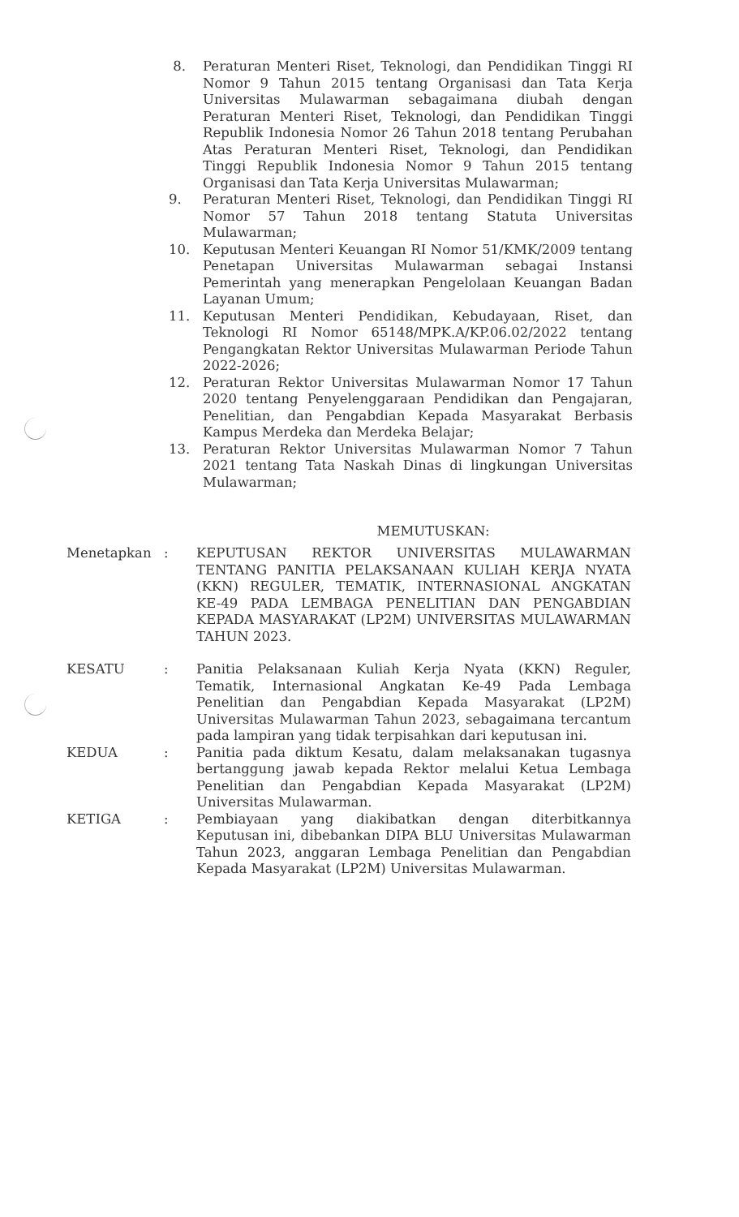8. Peraturan Menteri Riset, Teknologi, dan Pendidikan Tinggi RI Nomor 9 Tahun 2015 tentang Organisasi dan Tata Kerja Universitas Mulawarman sebagaimana diubah dengan Peraturan Menteri Riset, Teknologi, dan Pendidikan Tinggi Republik Indonesia Nomor 26 Tahun 2018 tentang Perubahan Atas Peraturan Menteri Riset, Teknologi, dan Pendidikan Tinggi Republik Indonesia Nomor 9 Tahun 2015 tentang Organisasi dan Tata Kerja Universitas Mulawarman;
9. Peraturan Menteri Riset, Teknologi, dan Pendidikan Tinggi RI Nomor 57 Tahun 2018 tentang Statuta Universitas Mulawarman;
10. Keputusan Menteri Keuangan RI Nomor 51/KMK/2009 tentang Penetapan Universitas Mulawarman sebagai Instansi Pemerintah yang menerapkan Pengelolaan Keuangan Badan Layanan Umum;
11. Keputusan Menteri Pendidikan, Kebudayaan, Riset, dan Teknologi RI Nomor 65148/MPK.A/KP.06.02/2022 tentang Pengangkatan Rektor Universitas Mulawarman Periode Tahun 2022-2026;
12. Peraturan Rektor Universitas Mulawarman Nomor 17 Tahun 2020 tentang Penyelenggaraan Pendidikan dan Pengajaran, Penelitian, dan Pengabdian Kepada Masyarakat Berbasis Kampus Merdeka dan Merdeka Belajar;
13. Peraturan Rektor Universitas Mulawarman Nomor 7 Tahun 2021 tentang Tata Naskah Dinas di lingkungan Universitas Mulawarman;
MEMUTUSKAN:
Menetapkan : KEPUTUSAN REKTOR UNIVERSITAS MULAWARMAN TENTANG PANITIA PELAKSANAAN KULIAH KERJA NYATA (KKN) REGULER, TEMATIK, INTERNASIONAL ANGKATAN KE-49 PADA LEMBAGA PENELITIAN DAN PENGABDIAN KEPADA MASYARAKAT (LP2M) UNIVERSITAS MULAWARMAN TAHUN 2023.
KESATU : Panitia Pelaksanaan Kuliah Kerja Nyata (KKN) Reguler, Tematik, Internasional Angkatan Ke-49 Pada Lembaga Penelitian dan Pengabdian Kepada Masyarakat (LP2M) Universitas Mulawarman Tahun 2023, sebagaimana tercantum pada lampiran yang tidak terpisahkan dari keputusan ini.
KEDUA : Panitia pada diktum Kesatu, dalam melaksanakan tugasnya bertanggung jawab kepada Rektor melalui Ketua Lembaga Penelitian dan Pengabdian Kepada Masyarakat (LP2M) Universitas Mulawarman.
KETIGA : Pembiayaan yang diakibatkan dengan diterbitkannya Keputusan ini, dibebankan DIPA BLU Universitas Mulawarman Tahun 2023, anggaran Lembaga Penelitian dan Pengabdian Kepada Masyarakat (LP2M) Universitas Mulawarman.